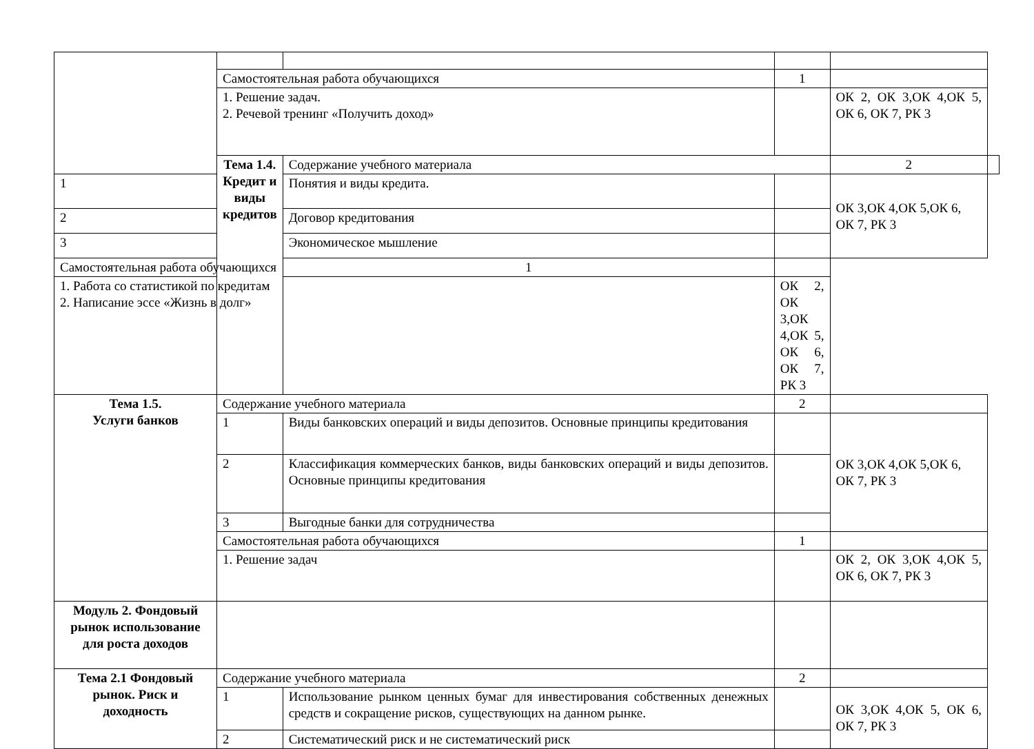| | Самостоятельная работа обучающихся | | 1 | | |
| | 1. Решение задач. 2. Речевой тренинг «Получить доход» | | | ОК 2, ОК 3,ОК 4,ОК 5, ОК 6, ОК 7, РК 3 | |
| | Тема 1.4. Кредит и виды кредитов | Содержание учебного материала | | 2 | |
| 1 | | Понятия и виды кредита. | | ОК 3,ОК 4,ОК 5,ОК 6, ОК 7, РК 3 | |
| 2 | | Договор кредитования | | | |
| 3 | | Экономическое мышление | | | |
| Самостоятельная работа обучающихся | | 1 | | | |
| 1. Работа со статистикой по кредитам 2. Написание эссе «Жизнь в долг» | | | ОК 2, ОК 3,ОК 4,ОК 5, ОК 6, ОК 7, РК 3 | | |
| Тема 1.5. Услуги банков | Содержание учебного материала | | 2 | | |
| | 1 | Виды банковских операций и виды депозитов. Основные принципы кредитования | | ОК 3,ОК 4,ОК 5,ОК 6, ОК 7, РК 3 | |
| | 2 | Классификация коммерческих банков, виды банковских операций и виды депозитов. Основные принципы кредитования | | | |
| | 3 | Выгодные банки для сотрудничества | | | |
| | Самостоятельная работа обучающихся | | 1 | | |
| | 1. Решение задач | | | ОК 2, ОК 3,ОК 4,ОК 5, ОК 6, ОК 7, РК 3 | |
| Модуль 2. Фондовый рынок использование для роста доходов | | | | | |
| Тема 2.1 Фондовый рынок. Риск и доходность | Содержание учебного материала | | 2 | | |
| | 1 | Использование рынком ценных бумаг для инвестирования собственных денежных средств и сокращение рисков, существующих на данном рынке. | | ОК 3,ОК 4,ОК 5, ОК 6, ОК 7, РК 3 | |
| | 2 | Систематический риск и не систематический риск | | | |